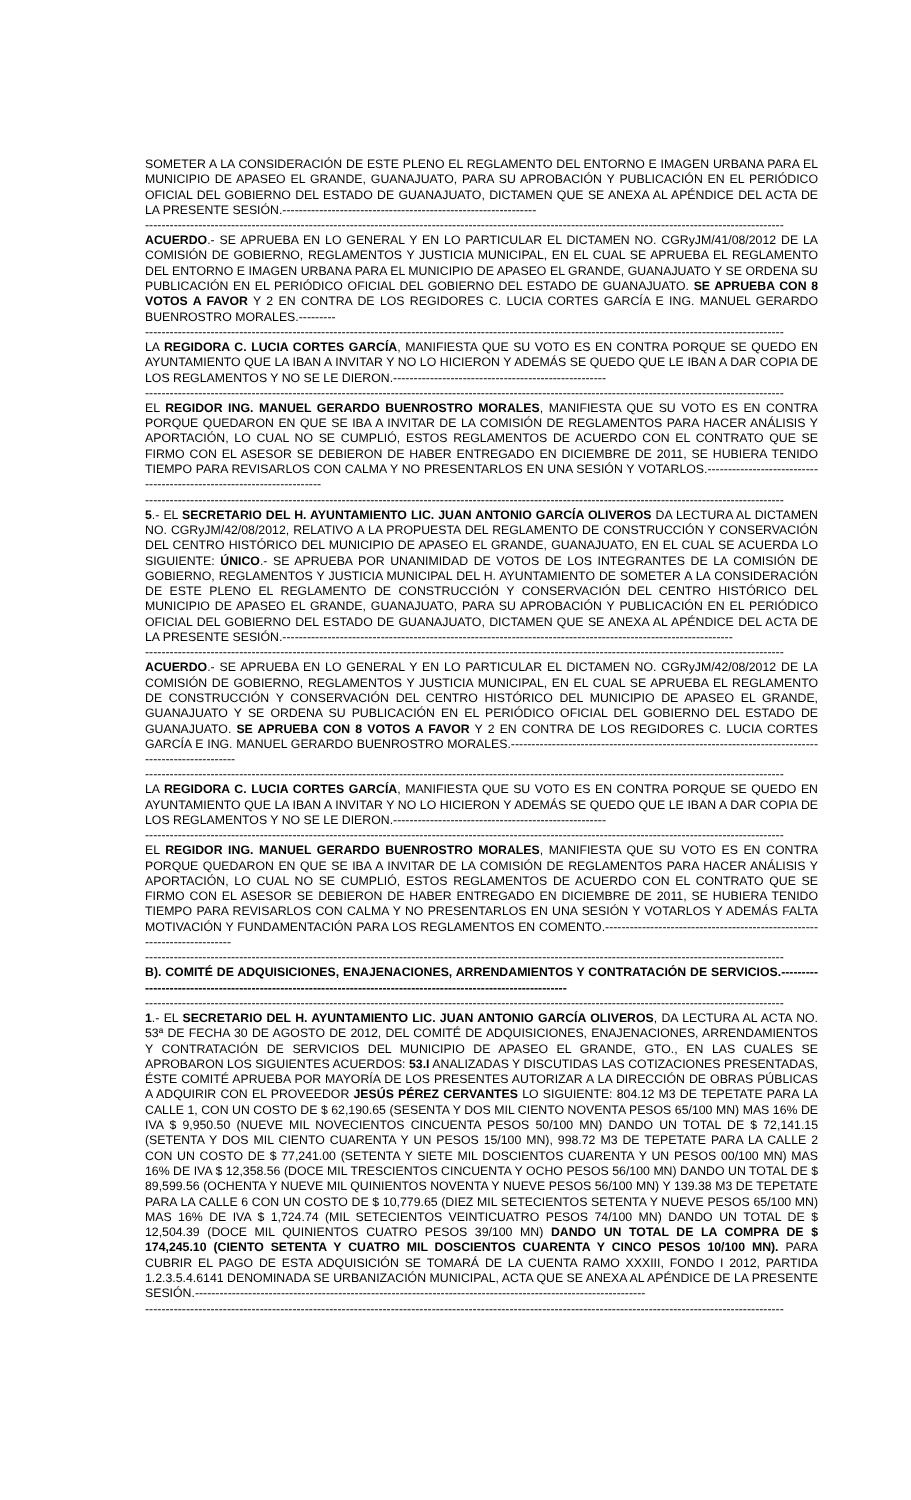SOMETER A LA CONSIDERACIÓN DE ESTE PLENO EL REGLAMENTO DEL ENTORNO E IMAGEN URBANA PARA EL MUNICIPIO DE APASEO EL GRANDE, GUANAJUATO, PARA SU APROBACIÓN Y PUBLICACIÓN EN EL PERIÓDICO OFICIAL DEL GOBIERNO DEL ESTADO DE GUANAJUATO, DICTAMEN QUE SE ANEXA AL APÉNDICE DEL ACTA DE LA PRESENTE SESIÓN.--------------------------------------------------------------
------------------------------------------------------------------------------------------------------------------------------------------------------------
ACUERDO.- SE APRUEBA EN LO GENERAL Y EN LO PARTICULAR EL DICTAMEN NO. CGRyJM/41/08/2012 DE LA COMISIÓN DE GOBIERNO, REGLAMENTOS Y JUSTICIA MUNICIPAL, EN EL CUAL SE APRUEBA EL REGLAMENTO DEL ENTORNO E IMAGEN URBANA PARA EL MUNICIPIO DE APASEO EL GRANDE, GUANAJUATO Y SE ORDENA SU PUBLICACIÓN EN EL PERIÓDICO OFICIAL DEL GOBIERNO DEL ESTADO DE GUANAJUATO. SE APRUEBA CON 8 VOTOS A FAVOR Y 2 EN CONTRA DE LOS REGIDORES C. LUCIA CORTES GARCÍA E ING. MANUEL GERARDO BUENROSTRO MORALES.---------
------------------------------------------------------------------------------------------------------------------------------------------------------------
LA REGIDORA C. LUCIA CORTES GARCÍA, MANIFIESTA QUE SU VOTO ES EN CONTRA PORQUE SE QUEDO EN AYUNTAMIENTO QUE LA IBAN A INVITAR Y NO LO HICIERON Y ADEMÁS SE QUEDO QUE LE IBAN A DAR COPIA DE LOS REGLAMENTOS Y NO SE LE DIERON.----------------------------------------------------
------------------------------------------------------------------------------------------------------------------------------------------------------------
EL REGIDOR ING. MANUEL GERARDO BUENROSTRO MORALES, MANIFIESTA QUE SU VOTO ES EN CONTRA PORQUE QUEDARON EN QUE SE IBA A INVITAR DE LA COMISIÓN DE REGLAMENTOS PARA HACER ANÁLISIS Y APORTACIÓN, LO CUAL NO SE CUMPLIÓ, ESTOS REGLAMENTOS DE ACUERDO CON EL CONTRATO QUE SE FIRMO CON EL ASESOR SE DEBIERON DE HABER ENTREGADO EN DICIEMBRE DE 2011, SE HUBIERA TENIDO TIEMPO PARA REVISARLOS CON CALMA Y NO PRESENTARLOS EN UNA SESIÓN Y VOTARLOS.----------------------------------------------------------------------
------------------------------------------------------------------------------------------------------------------------------------------------------------
5.- EL SECRETARIO DEL H. AYUNTAMIENTO LIC. JUAN ANTONIO GARCÍA OLIVEROS DA LECTURA AL DICTAMEN NO. CGRyJM/42/08/2012, RELATIVO A LA PROPUESTA DEL REGLAMENTO DE CONSTRUCCIÓN Y CONSERVACIÓN DEL CENTRO HISTÓRICO DEL MUNICIPIO DE APASEO EL GRANDE, GUANAJUATO, EN EL CUAL SE ACUERDA LO SIGUIENTE: ÚNICO.- SE APRUEBA POR UNANIMIDAD DE VOTOS DE LOS INTEGRANTES DE LA COMISIÓN DE GOBIERNO, REGLAMENTOS Y JUSTICIA MUNICIPAL DEL H. AYUNTAMIENTO DE SOMETER A LA CONSIDERACIÓN DE ESTE PLENO EL REGLAMENTO DE CONSTRUCCIÓN Y CONSERVACIÓN DEL CENTRO HISTÓRICO DEL MUNICIPIO DE APASEO EL GRANDE, GUANAJUATO, PARA SU APROBACIÓN Y PUBLICACIÓN EN EL PERIÓDICO OFICIAL DEL GOBIERNO DEL ESTADO DE GUANAJUATO, DICTAMEN QUE SE ANEXA AL APÉNDICE DEL ACTA DE LA PRESENTE SESIÓN.--------------------------------------------------------------------------------------------------------------
------------------------------------------------------------------------------------------------------------------------------------------------------------
ACUERDO.- SE APRUEBA EN LO GENERAL Y EN LO PARTICULAR EL DICTAMEN NO. CGRyJM/42/08/2012 DE LA COMISIÓN DE GOBIERNO, REGLAMENTOS Y JUSTICIA MUNICIPAL, EN EL CUAL SE APRUEBA EL REGLAMENTO DE CONSTRUCCIÓN Y CONSERVACIÓN DEL CENTRO HISTÓRICO DEL MUNICIPIO DE APASEO EL GRANDE, GUANAJUATO Y SE ORDENA SU PUBLICACIÓN EN EL PERIÓDICO OFICIAL DEL GOBIERNO DEL ESTADO DE GUANAJUATO. SE APRUEBA CON 8 VOTOS A FAVOR Y 2 EN CONTRA DE LOS REGIDORES C. LUCIA CORTES GARCÍA E ING. MANUEL GERARDO BUENROSTRO MORALES.-------------------------------------------------------------------------------------------------
------------------------------------------------------------------------------------------------------------------------------------------------------------
LA REGIDORA C. LUCIA CORTES GARCÍA, MANIFIESTA QUE SU VOTO ES EN CONTRA PORQUE SE QUEDO EN AYUNTAMIENTO QUE LA IBAN A INVITAR Y NO LO HICIERON Y ADEMÁS SE QUEDO QUE LE IBAN A DAR COPIA DE LOS REGLAMENTOS Y NO SE LE DIERON.----------------------------------------------------
------------------------------------------------------------------------------------------------------------------------------------------------------------
EL REGIDOR ING. MANUEL GERARDO BUENROSTRO MORALES, MANIFIESTA QUE SU VOTO ES EN CONTRA PORQUE QUEDARON EN QUE SE IBA A INVITAR DE LA COMISIÓN DE REGLAMENTOS PARA HACER ANÁLISIS Y APORTACIÓN, LO CUAL NO SE CUMPLIÓ, ESTOS REGLAMENTOS DE ACUERDO CON EL CONTRATO QUE SE FIRMO CON EL ASESOR SE DEBIERON DE HABER ENTREGADO EN DICIEMBRE DE 2011, SE HUBIERA TENIDO TIEMPO PARA REVISARLOS CON CALMA Y NO PRESENTARLOS EN UNA SESIÓN Y VOTARLOS Y ADEMÁS FALTA MOTIVACIÓN Y FUNDAMENTACIÓN PARA LOS REGLAMENTOS EN COMENTO.-------------------------------------------------------------------------
------------------------------------------------------------------------------------------------------------------------------------------------------------
B). COMITÉ DE ADQUISICIONES, ENAJENACIONES, ARRENDAMIENTOS Y CONTRATACIÓN DE SERVICIOS.----------------------------------------------------------------------------------------------------------------
------------------------------------------------------------------------------------------------------------------------------------------------------------
1.- EL SECRETARIO DEL H. AYUNTAMIENTO LIC. JUAN ANTONIO GARCÍA OLIVEROS, DA LECTURA AL ACTA NO. 53ª DE FECHA 30 DE AGOSTO DE 2012, DEL COMITÉ DE ADQUISICIONES, ENAJENACIONES, ARRENDAMIENTOS Y CONTRATACIÓN DE SERVICIOS DEL MUNICIPIO DE APASEO EL GRANDE, GTO., EN LAS CUALES SE APROBARON LOS SIGUIENTES ACUERDOS: 53.I ANALIZADAS Y DISCUTIDAS LAS COTIZACIONES PRESENTADAS, ÉSTE COMITÉ APRUEBA POR MAYORÍA DE LOS PRESENTES AUTORIZAR A LA DIRECCIÓN DE OBRAS PÚBLICAS A ADQUIRIR CON EL PROVEEDOR JESÚS PÉREZ CERVANTES LO SIGUIENTE: 804.12 M3 DE TEPETATE PARA LA CALLE 1, CON UN COSTO DE $ 62,190.65 (SESENTA Y DOS MIL CIENTO NOVENTA PESOS 65/100 MN) MAS 16% DE IVA $ 9,950.50 (NUEVE MIL NOVECIENTOS CINCUENTA PESOS 50/100 MN) DANDO UN TOTAL DE $ 72,141.15 (SETENTA Y DOS MIL CIENTO CUARENTA Y UN PESOS 15/100 MN), 998.72 M3 DE TEPETATE PARA LA CALLE 2 CON UN COSTO DE $ 77,241.00 (SETENTA Y SIETE MIL DOSCIENTOS CUARENTA Y UN PESOS 00/100 MN) MAS 16% DE IVA $ 12,358.56 (DOCE MIL TRESCIENTOS CINCUENTA Y OCHO PESOS 56/100 MN) DANDO UN TOTAL DE $ 89,599.56 (OCHENTA Y NUEVE MIL QUINIENTOS NOVENTA Y NUEVE PESOS 56/100 MN) Y 139.38 M3 DE TEPETATE PARA LA CALLE 6 CON UN COSTO DE $ 10,779.65 (DIEZ MIL SETECIENTOS SETENTA Y NUEVE PESOS 65/100 MN) MAS 16% DE IVA $ 1,724.74 (MIL SETECIENTOS VEINTICUATRO PESOS 74/100 MN) DANDO UN TOTAL DE $ 12,504.39 (DOCE MIL QUINIENTOS CUATRO PESOS 39/100 MN) DANDO UN TOTAL DE LA COMPRA DE $ 174,245.10 (CIENTO SETENTA Y CUATRO MIL DOSCIENTOS CUARENTA Y CINCO PESOS 10/100 MN). PARA CUBRIR EL PAGO DE ESTA ADQUISICIÓN SE TOMARÁ DE LA CUENTA RAMO XXXIII, FONDO I 2012, PARTIDA 1.2.3.5.4.6141 DENOMINADA SE URBANIZACIÓN MUNICIPAL, ACTA QUE SE ANEXA AL APÉNDICE DE LA PRESENTE SESIÓN.--------------------------------------------------------------------------------------------------------------
------------------------------------------------------------------------------------------------------------------------------------------------------------